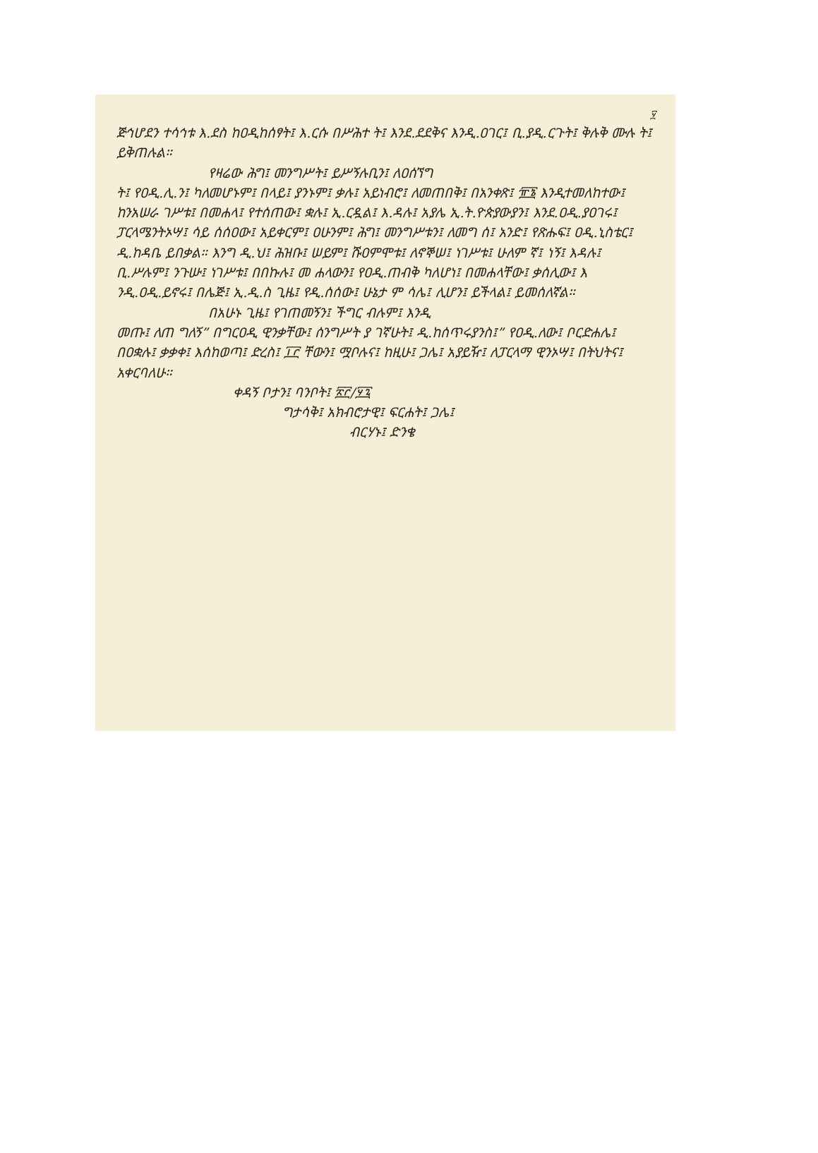፶
ጅኅሆደን ተሳኅቱ እ.ደስ ከዐዲከሰፃት፤ እ.ርሱ በሥሕተ ት፤ እንደ.ደደቅና እንዲ.ዐገር፤ ቢ.ያዲ.ርጉት፤ ቅሉቅ ሙሉ ት፤ ይቅጠሉል።
የዛሬው ሕግ፤ መንግሥት፤ ይሥኝሉቢን፤ ለዐሰኘግ
ት፤ የዐዲ.ሊ.ን፤ ካለመሆኑም፤ በላይ፤ ያንኑም፤ ቃሉ፤ አይነብሮ፤ ለመጠበቅ፤ በአንቀጽ፤ ፹፮ እንዲተመለከተው፤ ከንአሠራ ገሥቱ፤ በመሐላ፤ የተሰጠው፤ ቋሉ፤ ኢ.ርዷል፤ እ.ዳሉ፤ አያሌ ኢ.ት.ዮጵያውያን፤ እንደ.ዐዲ.ያዐገሩ፤ ፓርላሜንትኦሣ፤ ሳይ ሰሰዐው፤ አይቀርም፤ ዐሁንም፤ ሕግ፤ መንግሥቱን፤ ለመግ ሰ፤ አንድ፤ የጽሑፍ፤ ዐዲ.ኒስቴር፤ ዲ.ከዳቤ ይበቃል። እንግ ዲ.ህ፤ ሕዝቡ፤ ሠይም፤ ሹዐምሞቱ፤ ለኖኞሠ፤ ነገሥቱ፤ ሁለም ኛ፤ ነኝ፤ እዳሉ፤ ቢ.ሥሉም፤ ንጉሡ፤ ነገሥቱ፤ በበኩሉ፤ መ ሐላውን፤ የዐዲ.ጠብቅ ካለሆነ፤ በመሐላቸው፤ ቃሰሊው፤ እ ንዲ.ዐዲ.ይኖሩ፤ በሌጅ፤ ኢ.ዲ.ስ ጊዜ፤ የዲ.ሰሰው፤ ሁኔታ ም ሳሌ፤ ሊሆን፤ ይችላል፤ ይመሰለኛል።
በአሁኑ ጊዜ፤ የገጠመኝን፤ ችግር ብሉም፤ እንዲ
መጡ፤ ለጠ ግለኝ” በግርዐዲ ዊንቃቸው፤ ሰንግሥት ያ ገኛሁት፤ ዲ.ከሰጥሩያንስ፤” የዐዲ.ለው፤ ቦርድሐሌ፤ በዐቋሉ፤ ቃቃቀ፤ እሰከወጣ፤ ድረስ፤ ፲፫ ቸውን፤ ሟቦሉና፤ ከዚሁ፤ ጋሌ፤ አያይዥ፤ ለፓርላማ ዊንኦሣ፤ በትህትና፤ አቀርባለሁ።
ቀዳኝ ቦታን፤ ባንቦት፤ ፳፫/፶፯
ግታሳቅ፤ አክብሮታዊ፤ ፍርሐት፤ ጋሌ፤
ብርሃኑ፤ ድንቄ